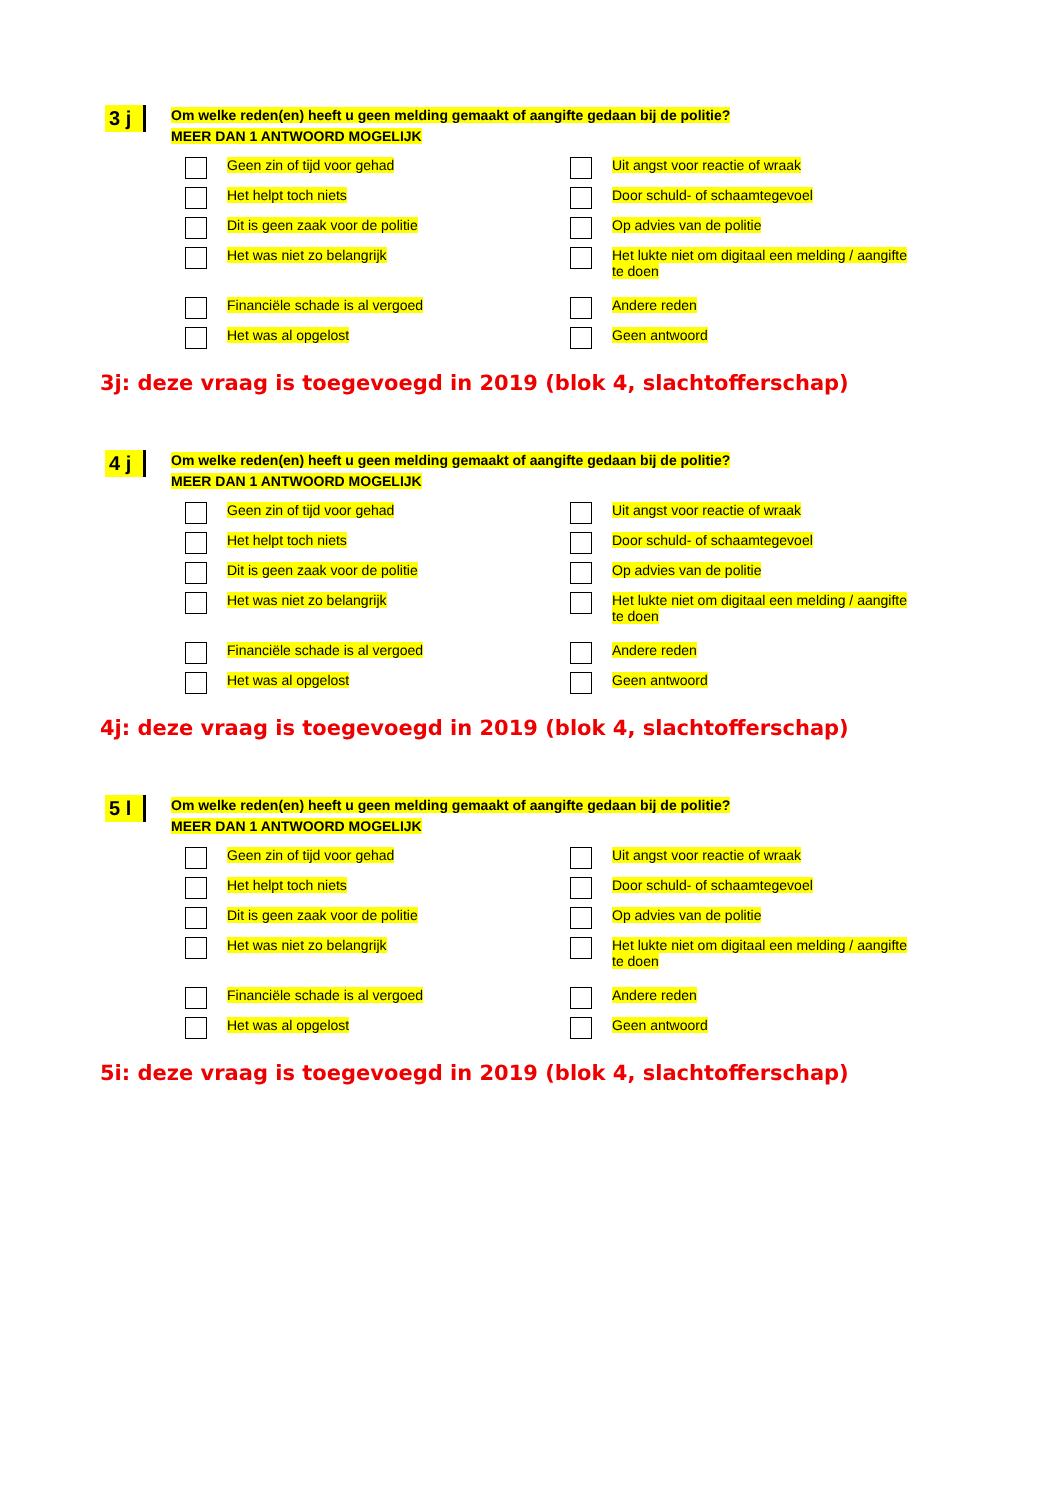3 j
Om welke reden(en) heeft u geen melding gemaakt of aangifte gedaan bij de politie?
MEER DAN 1 ANTWOORD MOGELIJK
Geen zin of tijd voor gehad
Het helpt toch niets
Dit is geen zaak voor de politie
Het was niet zo belangrijk
Financiële schade is al vergoed
Het was al opgelost
Uit angst voor reactie of wraak
Door schuld- of schaamtegevoel
Op advies van de politie
Het lukte niet om digitaal een melding / aangifte
te doen
Andere reden
Geen antwoord
3j: deze vraag is toegevoegd in 2019 (blok 4, slachtofferschap)
4 j
Om welke reden(en) heeft u geen melding gemaakt of aangifte gedaan bij de politie?
MEER DAN 1 ANTWOORD MOGELIJK
Geen zin of tijd voor gehad
Het helpt toch niets
Dit is geen zaak voor de politie
Het was niet zo belangrijk
Financiële schade is al vergoed
Het was al opgelost
Uit angst voor reactie of wraak
Door schuld- of schaamtegevoel
Op advies van de politie
Het lukte niet om digitaal een melding / aangifte
te doen
Andere reden
Geen antwoord
4j: deze vraag is toegevoegd in 2019 (blok 4, slachtofferschap)
5 l
Om welke reden(en) heeft u geen melding gemaakt of aangifte gedaan bij de politie?
MEER DAN 1 ANTWOORD MOGELIJK
Geen zin of tijd voor gehad
Het helpt toch niets
Dit is geen zaak voor de politie
Het was niet zo belangrijk
Financiële schade is al vergoed
Het was al opgelost
Uit angst voor reactie of wraak
Door schuld- of schaamtegevoel
Op advies van de politie
Het lukte niet om digitaal een melding / aangifte
te doen
Andere reden
Geen antwoord
5i: deze vraag is toegevoegd in 2019 (blok 4, slachtofferschap)